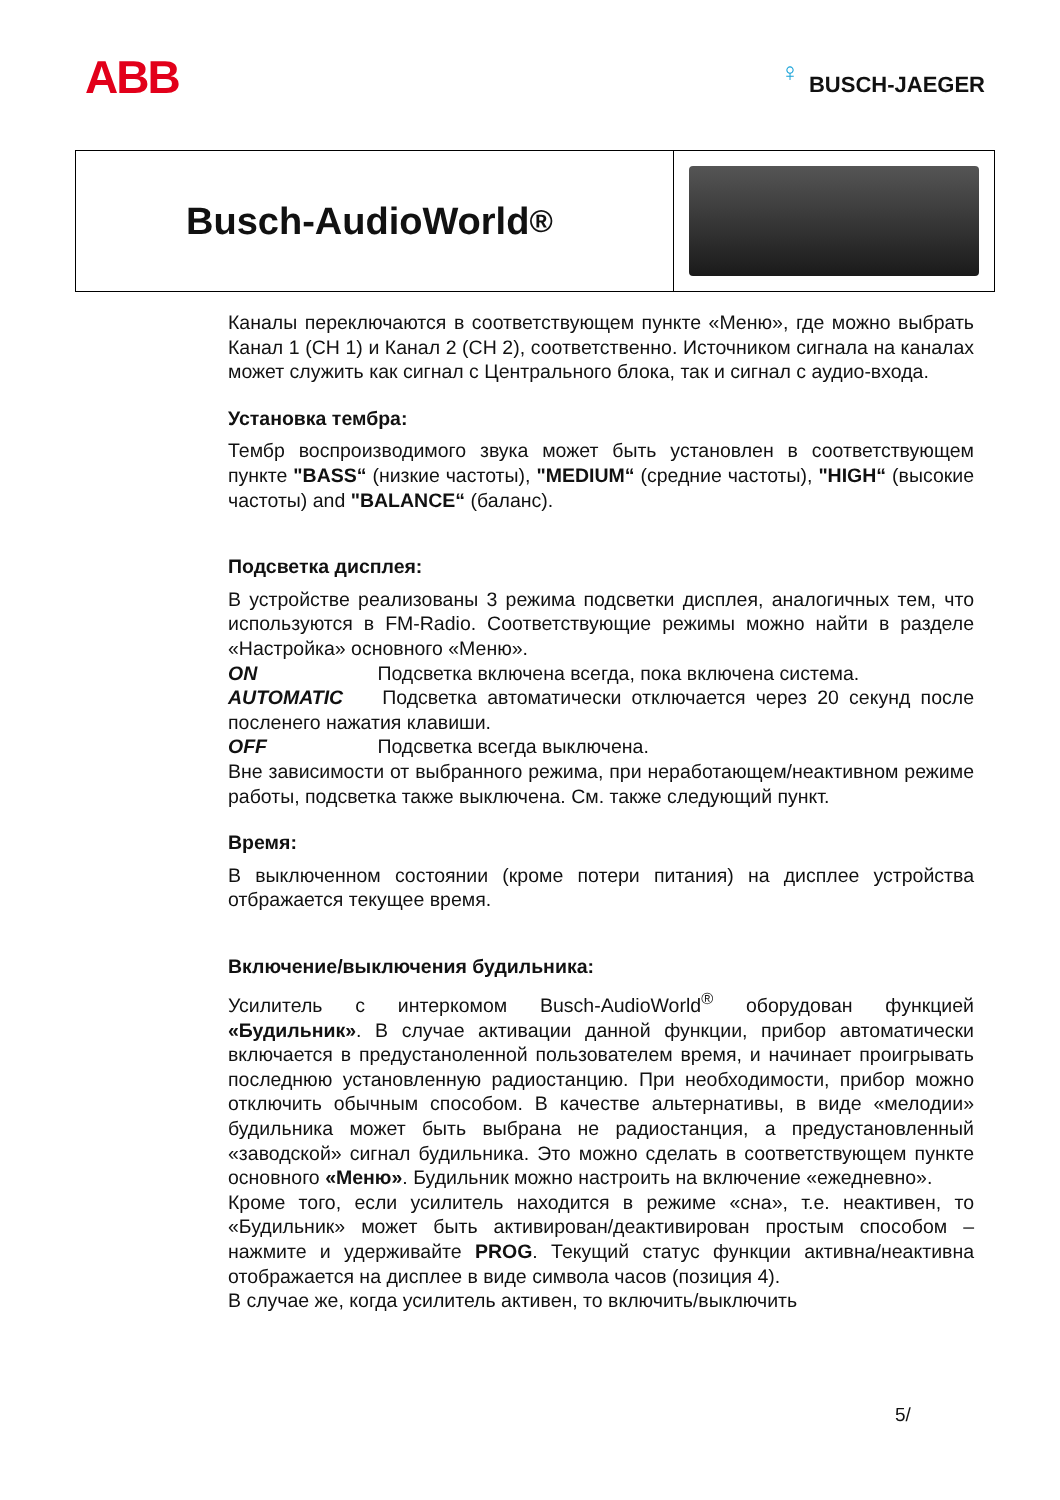ABB
♀
BUSCH-JAEGER
Busch-AudioWorld<sup>®</sup>
Каналы переключаются в соответствующем пункте «Меню», где можно выбрать Канал 1 (CH 1) и Канал 2 (CH 2), соответственно. Источником сигнала на каналах может служить как сигнал с Центрального блока, так и сигнал с аудио-входа.
Установка тембра:
Тембр воспроизводимого звука может быть установлен в соответствующем пункте "BASS“ (низкие частоты), "MEDIUM“ (средние частоты), "HIGH“ (высокие частоты) and "BALANCE“ (баланс).
Подсветка дисплея:
В устройстве реализованы 3 режима подсветки дисплея, аналогичных тем, что используются в FM-Radio. Соответствующие режимы можно найти в разделе «Настройка» основного «Меню».
ON Подсветка включена всегда, пока включена система.
AUTOMATIC Подсветка автоматически отключается через 20 секунд после посленего нажатия клавиши.
OFF Подсветка всегда выключена.
Вне зависимости от выбранного режима, при неработающем/неактивном режиме работы, подсветка также выключена. См. также следующий пункт.
Время:
В выключенном состоянии (кроме потери питания) на дисплее устройства отбражается текущее время.
Включение/выключения будильника:
Усилитель с интеркомом Busch-AudioWorld<sup>®</sup> оборудован функцией «Будильник». В случае активации данной функции, прибор автоматически включается в предустаноленной пользователем время, и начинает проигрывать последнюю установленную радиостанцию. При необходимости, прибор можно отключить обычным способом. В качестве альтернативы, в виде «мелодии» будильника может быть выбрана не радиостанция, а предустановленный «заводской» сигнал будильника. Это можно сделать в соответствующем пункте основного «Меню». Будильник можно настроить на включение «ежедневно».
Кроме того, если усилитель находится в режиме «сна», т.е. неактивен, то «Будильник» может быть активирован/деактивирован простым способом – нажмите и удерживайте PROG. Текущий статус функции активна/неактивна отображается на дисплее в виде символа часов (позиция 4).
В случае же, когда усилитель активен, то включить/выключить
5/